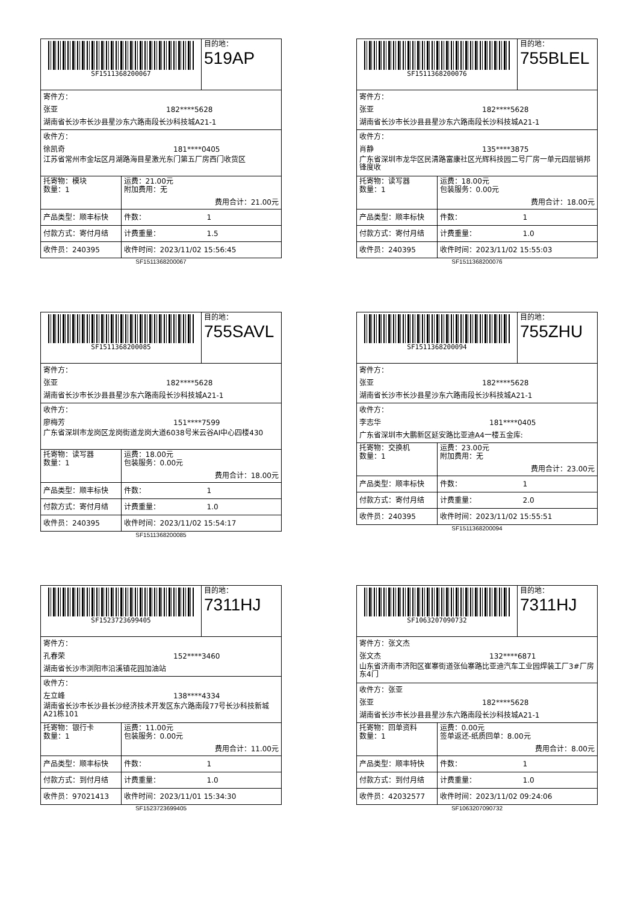| SF1511368200067 | | 目的地： 519AP |
| 寄件方： 张亚 182****5628 湖南省长沙市长沙县星沙东六路南段长沙科技城A21-1 | | |
| 收件方： 徐凯奇 181****0405 江苏省常州市金坛区月湖路海目星激光东门第五厂房西门收货区 | | |
| 托寄物：模块 数量：1 | 运费：21.00元 附加费用：无 费用合计：21.00元 | |
| 产品类型：顺丰标快 | 件数： 1 | |
| 付款方式：寄付月结 | 计费重量： 1.5 | |
| 收件员：240395 | 收件时间：2023/11/02 15:56:45 | |
SF1511368200067
| SF1511368200076 | | 目的地： 755BLEL |
| 寄件方： 张亚 182****5628 湖南省长沙市长沙县县星沙东六路南段长沙科技城A21-1 | | |
| 收件方： 肖静 135****3875 广东省深圳市龙华区民清路富康社区光辉科技园二号厂房一单元四层销邦锋度收 | | |
| 托寄物：读写器 数量：1 | 运费：18.00元 包装服务：0.00元 费用合计：18.00元 | |
| 产品类型：顺丰标快 | 件数： 1 | |
| 付款方式：寄付月结 | 计费重量： 1.0 | |
| 收件员：240395 | 收件时间：2023/11/02 15:55:03 | |
SF1511368200076
| SF1511368200085 | | 目的地： 755SAVL |
| 寄件方： 张亚 182****5628 湖南省长沙市长沙县县星沙东六路南段长沙科技城A21-1 | | |
| 收件方： 廖梅芳 151****7599 广东省深圳市龙岗区龙岗街道龙岗大道6038号米云谷AI中心四楼430 | | |
| 托寄物：读写器 数量：1 | 运费：18.00元 包装服务：0.00元 费用合计：18.00元 | |
| 产品类型：顺丰标快 | 件数： 1 | |
| 付款方式：寄付月结 | 计费重量： 1.0 | |
| 收件员：240395 | 收件时间：2023/11/02 15:54:17 | |
SF1511368200085
| SF1511368200094 | | 目的地： 755ZHU |
| 寄件方： 张亚 182****5628 湖南省长沙市长沙县星沙东六路南段长沙科技城A21-1 | | |
| 收件方： 李志华 181****0405 广东省深圳市大鹏新区延安路比亚迪A4一楼五金库: | | |
| 托寄物：交换机 数量：1 | 运费：23.00元 附加费用：无 费用合计：23.00元 | |
| 产品类型：顺丰标快 | 件数： 1 | |
| 付款方式：寄付月结 | 计费重量： 2.0 | |
| 收件员：240395 | 收件时间：2023/11/02 15:55:51 | |
SF1511368200094
| SF1523723699405 | | 目的地： 7311HJ |
| 寄件方： 孔春荣 152****3460 湖南省长沙市浏阳市沿溪镇花园加油站 | | |
| 收件方： 左立峰 138****4334 湖南省长沙市长沙县长沙经济技术开发区东六路南段77号长沙科技新城A21栋101 | | |
| 托寄物：银行卡 数量：1 | 运费：11.00元 包装服务：0.00元 费用合计：11.00元 | |
| 产品类型：顺丰标快 | 件数： 1 | |
| 付款方式：到付月结 | 计费重量： 1.0 | |
| 收件员：97021413 | 收件时间：2023/11/01 15:34:30 | |
SF1523723699405
| SF1063207090732 | | 目的地： 7311HJ |
| 寄件方：张文杰 张文杰 132****6871 山东省济南市济阳区崔寨街道张仙寨路比亚迪汽车工业园焊装工厂3#厂房东4门 | | |
| 收件方：张亚 张亚 182****5628 湖南省长沙市长沙县县星沙东六路南段长沙科技城A21-1 | | |
| 托寄物：回单资料 数量：1 | 运费：0.00元 签单返还-纸质回单：8.00元 费用合计：8.00元 | |
| 产品类型：顺丰特快 | 件数： 1 | |
| 付款方式：到付月结 | 计费重量： 1.0 | |
| 收件员：42032577 | 收件时间：2023/11/02 09:24:06 | |
SF1063207090732